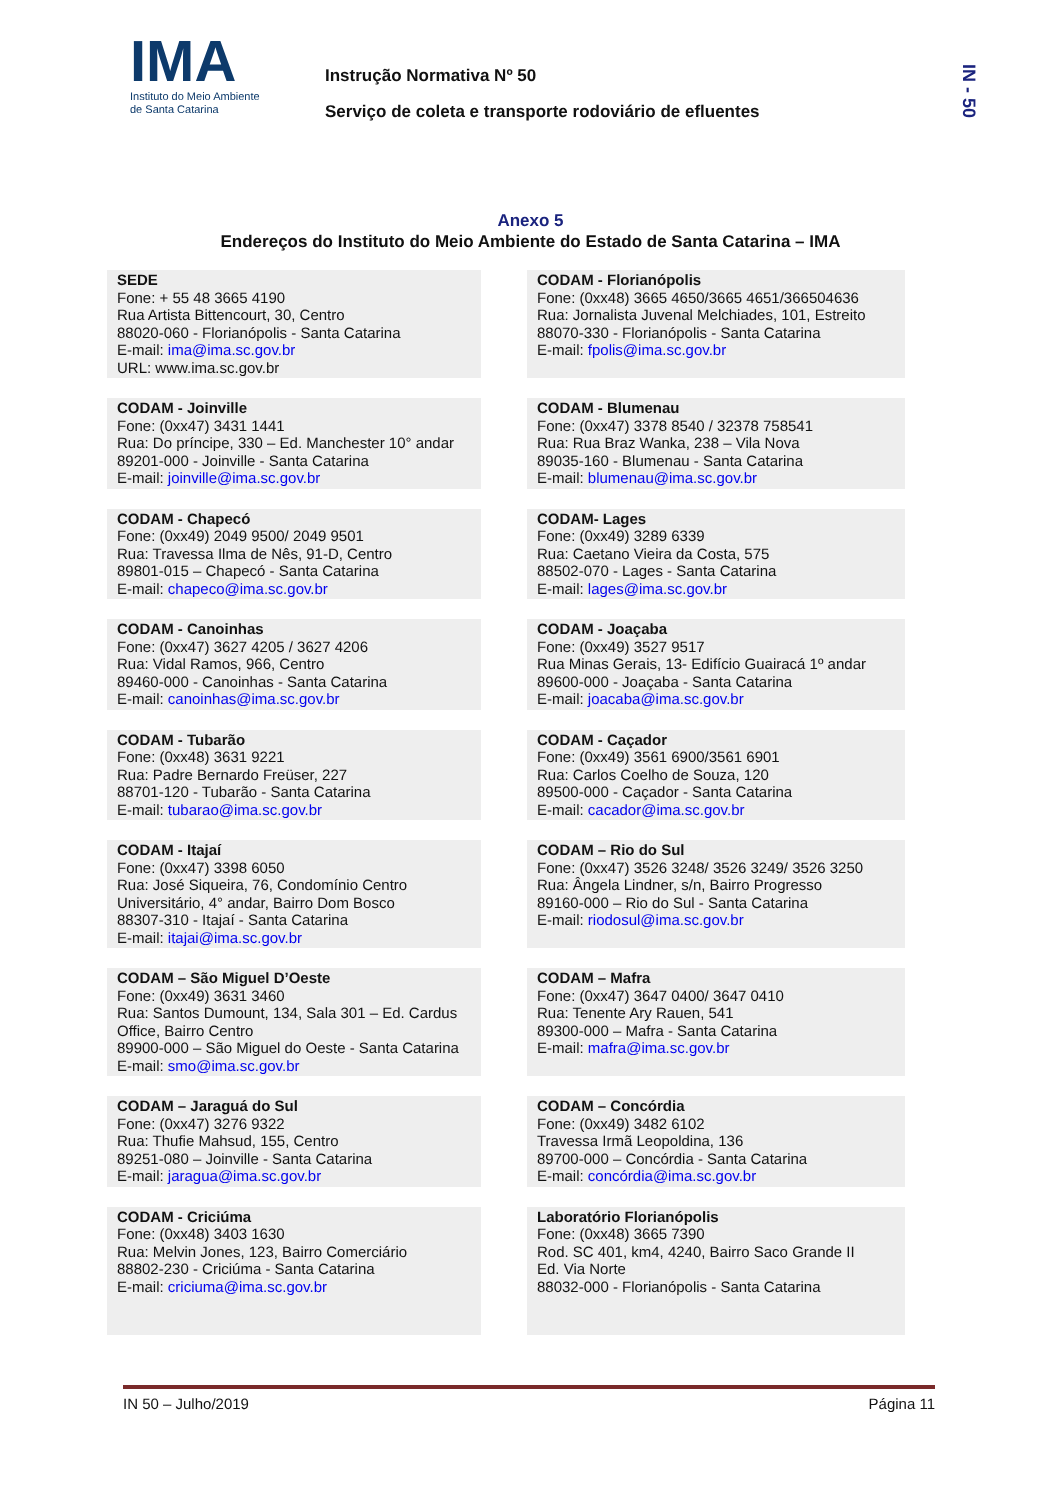IMA
Instituto do Meio Ambiente
de Santa Catarina
Instrução Normativa Nº 50
Serviço de coleta e transporte rodoviário de efluentes
IN - 50
Anexo 5
Endereços do Instituto do Meio Ambiente do Estado de Santa Catarina – IMA
SEDE
Fone: + 55 48 3665 4190
Rua Artista Bittencourt, 30, Centro
88020-060 - Florianópolis - Santa Catarina
E-mail: ima@ima.sc.gov.br
URL: www.ima.sc.gov.br
CODAM - Florianópolis
Fone: (0xx48) 3665 4650/3665 4651/366504636
Rua: Jornalista Juvenal Melchiades, 101, Estreito
88070-330 - Florianópolis - Santa Catarina
E-mail: fpolis@ima.sc.gov.br
CODAM - Joinville
Fone: (0xx47) 3431 1441
Rua: Do príncipe, 330 – Ed. Manchester 10° andar
89201-000 - Joinville - Santa Catarina
E-mail: joinville@ima.sc.gov.br
CODAM - Blumenau
Fone: (0xx47) 3378 8540 / 32378 758541
Rua: Rua Braz Wanka, 238 – Vila Nova
89035-160 - Blumenau - Santa Catarina
E-mail: blumenau@ima.sc.gov.br
CODAM - Chapecó
Fone: (0xx49) 2049 9500/ 2049 9501
Rua: Travessa Ilma de Nês, 91-D, Centro
89801-015 – Chapecó - Santa Catarina
E-mail: chapeco@ima.sc.gov.br
CODAM- Lages
Fone: (0xx49) 3289 6339
Rua: Caetano Vieira da Costa, 575
88502-070 - Lages - Santa Catarina
E-mail: lages@ima.sc.gov.br
CODAM - Canoinhas
Fone: (0xx47) 3627 4205 / 3627 4206
Rua: Vidal Ramos, 966, Centro
89460-000 - Canoinhas - Santa Catarina
E-mail: canoinhas@ima.sc.gov.br
CODAM - Joaçaba
Fone: (0xx49) 3527 9517
Rua Minas Gerais, 13- Edifício Guairacá 1º andar
89600-000 - Joaçaba - Santa Catarina
E-mail: joacaba@ima.sc.gov.br
CODAM - Tubarão
Fone: (0xx48) 3631 9221
Rua: Padre Bernardo Freüser, 227
88701-120 - Tubarão - Santa Catarina
E-mail: tubarao@ima.sc.gov.br
CODAM - Caçador
Fone: (0xx49) 3561 6900/3561 6901
Rua: Carlos Coelho de Souza, 120
89500-000 - Caçador - Santa Catarina
E-mail: cacador@ima.sc.gov.br
CODAM - Itajaí
Fone: (0xx47) 3398 6050
Rua: José Siqueira, 76, Condomínio Centro Universitário, 4° andar, Bairro Dom Bosco
88307-310 - Itajaí - Santa Catarina
E-mail: itajai@ima.sc.gov.br
CODAM – Rio do Sul
Fone: (0xx47) 3526 3248/ 3526 3249/ 3526 3250
Rua: Ângela Lindner, s/n, Bairro Progresso
89160-000 – Rio do Sul - Santa Catarina
E-mail: riodosul@ima.sc.gov.br
CODAM – São Miguel D’Oeste
Fone: (0xx49) 3631 3460
Rua: Santos Dumount, 134, Sala 301 – Ed. Cardus Office, Bairro Centro
89900-000 – São Miguel do Oeste - Santa Catarina
E-mail: smo@ima.sc.gov.br
CODAM – Mafra
Fone: (0xx47) 3647 0400/ 3647 0410
Rua: Tenente Ary Rauen, 541
89300-000 – Mafra - Santa Catarina
E-mail: mafra@ima.sc.gov.br
CODAM – Jaraguá do Sul
Fone: (0xx47) 3276 9322
Rua: Thufie Mahsud, 155, Centro
89251-080 – Joinville - Santa Catarina
E-mail: jaragua@ima.sc.gov.br
CODAM – Concórdia
Fone: (0xx49) 3482 6102
Travessa Irmã Leopoldina, 136
89700-000 – Concórdia - Santa Catarina
E-mail: concórdia@ima.sc.gov.br
CODAM - Criciúma
Fone: (0xx48) 3403 1630
Rua: Melvin Jones, 123, Bairro Comerciário
88802-230 - Criciúma - Santa Catarina
E-mail: criciuma@ima.sc.gov.br
Laboratório Florianópolis
Fone: (0xx48) 3665 7390
Rod. SC 401, km4, 4240, Bairro Saco Grande II
Ed. Via Norte
88032-000 - Florianópolis - Santa Catarina
IN 50 – Julho/2019 Página 11